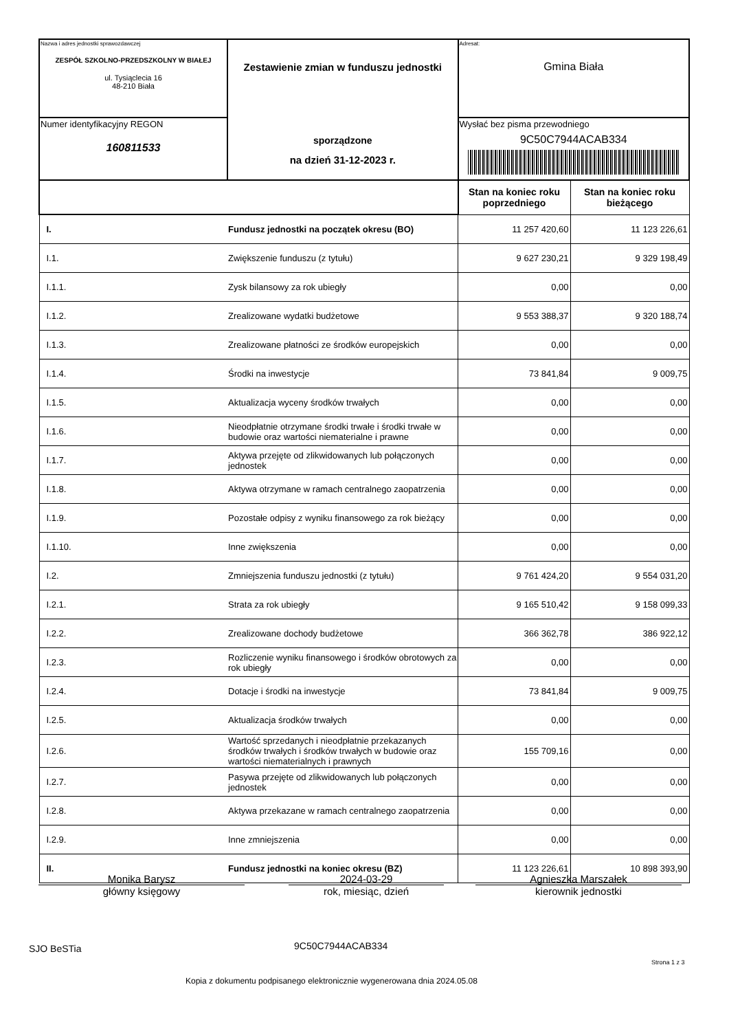| Nazwa i adres jednostki sprawozdawczej ZESPÓŁ SZKOLNO-PRZEDSZKOLNY W BIAŁEJ ul. Tysiąclecia 16 48-210 Biała | Zestawienie zmian w funduszu jednostki sporządzone na dzień 31-12-2023 r. | Adresat: Gmina Biała | |
| Numer identyfikacyjny REGON 160811533 | | Wysłać bez pisma przewodniego 9C50C7944ACAB334 | |
| | | Stan na koniec roku poprzedniego | Stan na koniec roku bieżącego |
| I. | Fundusz jednostki na początek okresu (BO) | 11 257 420,60 | 11 123 226,61 |
| I.1. | Zwiększenie funduszu (z tytułu) | 9 627 230,21 | 9 329 198,49 |
| I.1.1. | Zysk bilansowy za rok ubiegły | 0,00 | 0,00 |
| I.1.2. | Zrealizowane wydatki budżetowe | 9 553 388,37 | 9 320 188,74 |
| I.1.3. | Zrealizowane płatności ze środków europejskich | 0,00 | 0,00 |
| I.1.4. | Środki na inwestycje | 73 841,84 | 9 009,75 |
| I.1.5. | Aktualizacja wyceny środków trwałych | 0,00 | 0,00 |
| I.1.6. | Nieodpłatnie otrzymane środki trwałe i środki trwałe w budowie oraz wartości niematerialne i prawne | 0,00 | 0,00 |
| I.1.7. | Aktywa przejęte od zlikwidowanych lub połączonych jednostek | 0,00 | 0,00 |
| I.1.8. | Aktywa otrzymane w ramach centralnego zaopatrzenia | 0,00 | 0,00 |
| I.1.9. | Pozostałe odpisy z wyniku finansowego za rok bieżący | 0,00 | 0,00 |
| I.1.10. | Inne zwiększenia | 0,00 | 0,00 |
| I.2. | Zmniejszenia funduszu jednostki (z tytułu) | 9 761 424,20 | 9 554 031,20 |
| I.2.1. | Strata za rok ubiegły | 9 165 510,42 | 9 158 099,33 |
| I.2.2. | Zrealizowane dochody budżetowe | 366 362,78 | 386 922,12 |
| I.2.3. | Rozliczenie wyniku finansowego i środków obrotowych za rok ubiegły | 0,00 | 0,00 |
| I.2.4. | Dotacje i środki na inwestycje | 73 841,84 | 9 009,75 |
| I.2.5. | Aktualizacja środków trwałych | 0,00 | 0,00 |
| I.2.6. | Wartość sprzedanych i nieodpłatnie przekazanych środków trwałych i środków trwałych w budowie oraz wartości niematerialnych i prawnych | 155 709,16 | 0,00 |
| I.2.7. | Pasywa przejęte od zlikwidowanych lub połączonych jednostek | 0,00 | 0,00 |
| I.2.8. | Aktywa przekazane w ramach centralnego zaopatrzenia | 0,00 | 0,00 |
| I.2.9. | Inne zmniejszenia | 0,00 | 0,00 |
| II. | Fundusz jednostki na koniec okresu (BZ) | 11 123 226,61 | 10 898 393,90 |
Monika Barysz
główny księgowy
2024-03-29
rok, miesiąc, dzień
Agnieszka Marszałek
kierownik jednostki
SJO BeSTia 9C50C7944ACAB334
Strona 1 z 3
Kopia z dokumentu podpisanego elektronicznie wygenerowana dnia 2024.05.08